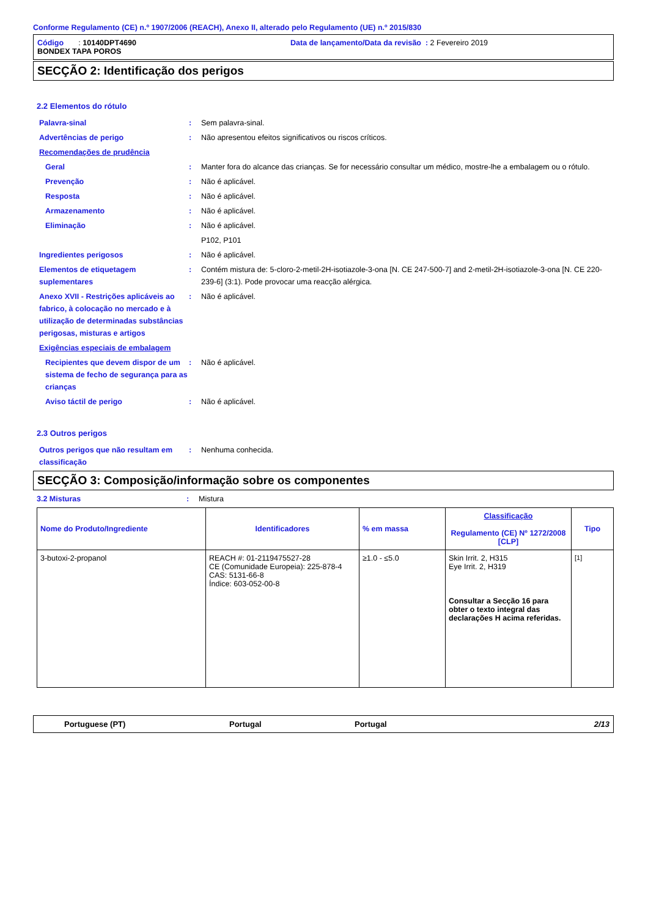Conforme Regulamento (CE) n.º 1907/2006 (REACH), Anexo II, alterado pelo Regulamento (UE) n.º 2015/830
Código : 10140DPT4690 Data de lançamento/Data da revisão : 2 Fevereiro 2019
BONDEX TAPA POROS
SECÇÃO 2: Identificação dos perigos
2.2 Elementos do rótulo
Palavra-sinal : Sem palavra-sinal.
Advertências de perigo : Não apresentou efeitos significativos ou riscos críticos.
Recomendações de prudência
Geral : Manter fora do alcance das crianças. Se for necessário consultar um médico, mostre-lhe a embalagem ou o rótulo.
Prevenção : Não é aplicável.
Resposta : Não é aplicável.
Armazenamento : Não é aplicável.
Eliminação : Não é aplicável.
P102, P101
Ingredientes perigosos : Não é aplicável.
Elementos de etiquetagem suplementares
: Contém mistura de: 5-cloro-2-metil-2H-isotiazole-3-ona [N. CE 247-500-7] and 2-metil-2H-isotiazole-3-ona [N. CE 220-239-6] (3:1). Pode provocar uma reacção alérgica.
Anexo XVII - Restrições aplicáveis ao fabrico, à colocação no mercado e à utilização de determinadas substâncias perigosas, misturas e artigos
: Não é aplicável.
Exigências especiais de embalagem
Recipientes que devem dispor de um sistema de fecho de segurança para as crianças
: Não é aplicável.
Aviso táctil de perigo : Não é aplicável.
2.3 Outros perigos
Outros perigos que não resultam em classificação
: Nenhuma conhecida.
SECÇÃO 3: Composição/informação sobre os componentes
3.2 Misturas : Mistura
| Nome do Produto/Ingrediente | Identificadores | % em massa | Classificação Regulamento (CE) Nº 1272/2008 [CLP] | Tipo |
| --- | --- | --- | --- | --- |
| 3-butoxi-2-propanol | REACH #: 01-2119475527-28 CE (Comunidade Europeia): 225-878-4 CAS: 5131-66-8 Índice: 603-052-00-8 | ≥1.0 - ≤5.0 | Skin Irrit. 2, H315 Eye Irrit. 2, H319 Consultar a Secção 16 para obter o texto integral das declarações H acima referidas. | [1] |
Portuguese (PT) Portugal Portugal 2/13